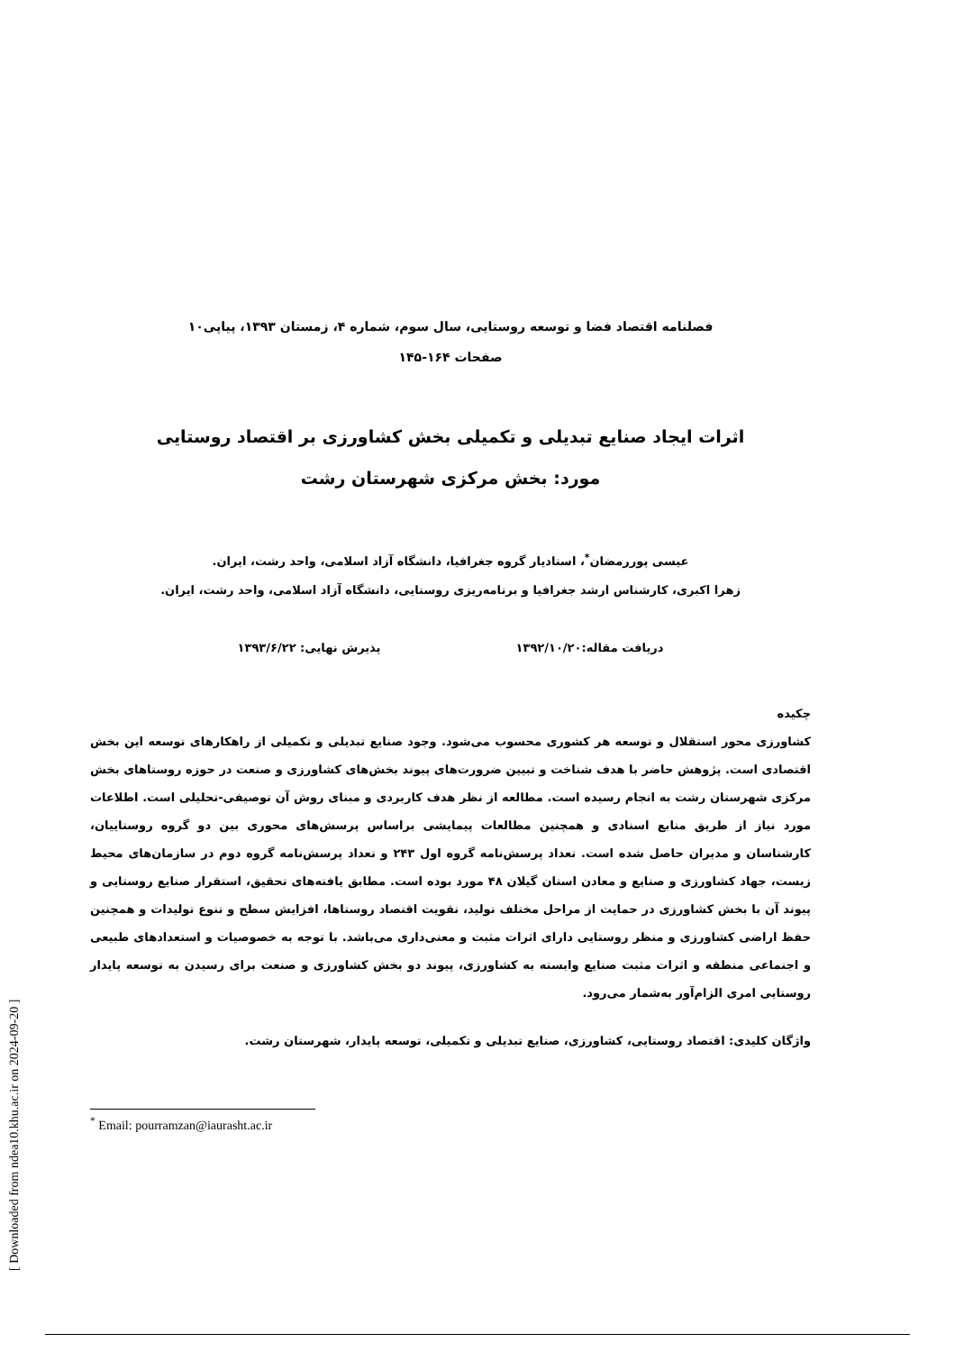فصلنامه اقتصاد فضا و توسعه روستایی، سال سوم، شماره ۴، زمستان ۱۳۹۳، پیاپی۱۰
صفحات ۱۶۴-۱۴۵
اثرات ایجاد صنایع تبدیلی و تکمیلی بخش کشاورزی بر اقتصاد روستایی
مورد: بخش مرکزی شهرستان رشت
عیسی پوررمضان<sup>*</sup>، استادیار گروه جغرافیا، دانشگاه آزاد اسلامی، واحد رشت، ایران.
زهرا اکبری، کارشناس ارشد جغرافیا و برنامه‌ریزی روستایی، دانشگاه آزاد اسلامی، واحد رشت، ایران.
دریافت مقاله:۱۳۹۲/۱۰/۲۰ پذیرش نهایی: ۱۳۹۳/۶/۲۲
چکیده
کشاورزی محور استقلال و توسعه هر کشوری محسوب می‌شود. وجود صنایع تبدیلی و تکمیلی از راهکارهای توسعه این بخش اقتصادی است. پژوهش حاضر با هدف شناخت و تبیین ضرورت‌های پیوند بخش‌های کشاورزی و صنعت در حوزه روستاهای بخش مرکزی شهرستان رشت به انجام رسیده است. مطالعه از نظر هدف کاربردی و مبنای روش آن توصیفی-تحلیلی است. اطلاعات مورد نیاز از طریق منابع اسنادی و همچنین مطالعات پیمایشی براساس پرسش‌های محوری بین دو گروه روستاییان، کارشناسان و مدیران حاصل شده است. تعداد پرسش‌نامه گروه اول ۲۴۳ و تعداد پرسش‌نامه گروه دوم در سازمان‌های محیط زیست، جهاد کشاورزی و صنایع و معادن استان گیلان ۴۸ مورد بوده است. مطابق یافته‌های تحقیق، استقرار صنایع روستایی و پیوند آن با بخش کشاورزی در حمایت از مراحل مختلف تولید، تقویت اقتصاد روستاها، افزایش سطح و تنوع تولیدات و همچنین حفظ اراضی کشاورزی و منظر روستایی دارای اثرات مثبت و معنی‌داری می‌باشد. با توجه به خصوصیات و استعدادهای طبیعی و اجتماعی منطقه و اثرات مثبت صنایع وابسته به کشاورزی، پیوند دو بخش کشاورزی و صنعت برای رسیدن به توسعه پایدار روستایی امری الزام‌آور به‌شمار می‌رود.
واژگان کلیدی: اقتصاد روستایی، کشاورزی، صنایع تبدیلی و تکمیلی، توسعه پایدار، شهرستان رشت.
<sup>*</sup> Email: pourramzan@iaurasht.ac.ir
[ Downloaded from ndea10.khu.ac.ir on 2024-09-20 ]